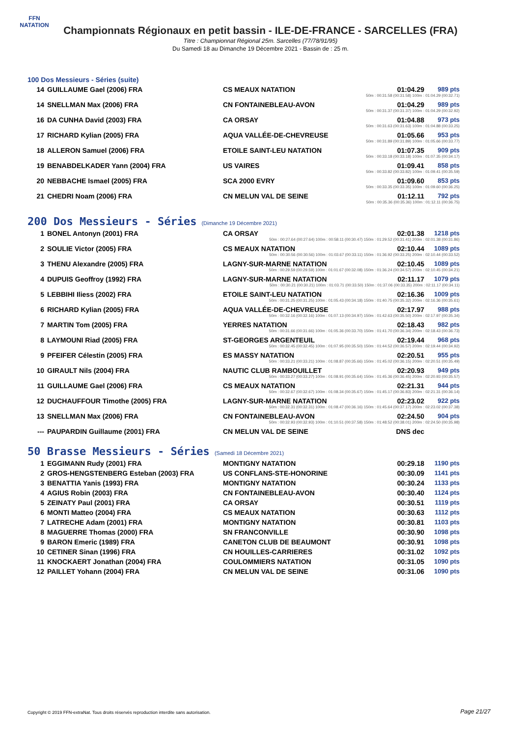FFN
NATATION
Championnats Régionaux en petit bassin - ILE-DE-FRANCE - SARCELLES (FRA)
Titre : Championnat Régional 25m. Sarcelles (77/78/91/95)
Du Samedi 18 au Dimanche 19 Décembre 2021 - Bassin de : 25 m.
100 Dos Messieurs - Séries (suite)
| 14 | GUILLAUME Gael (2006) FRA | CS MEAUX NATATION | 01:04.29 | 989 pts |
| 50m : 00:31.58 (00:31.58) 100m : 01:04.29 (00:32.71) | | | | |
| 14 | SNELLMAN Max (2006) FRA | CN FONTAINEBLEAU-AVON | 01:04.29 | 989 pts |
| 50m : 00:31.37 (00:31.37) 100m : 01:04.29 (00:32.92) | | | | |
| 16 | DA CUNHA David (2003) FRA | CA ORSAY | 01:04.88 | 973 pts |
| 50m : 00:31.63 (00:31.63) 100m : 01:04.88 (00:33.25) | | | | |
| 17 | RICHARD Kylian (2005) FRA | AQUA VALLÉE-DE-CHEVREUSE | 01:05.66 | 953 pts |
| 50m : 00:31.89 (00:31.89) 100m : 01:05.66 (00:33.77) | | | | |
| 18 | ALLERON Samuel (2006) FRA | ETOILE SAINT-LEU NATATION | 01:07.35 | 909 pts |
| 50m : 00:33.18 (00:33.18) 100m : 01:07.35 (00:34.17) | | | | |
| 19 | BENABDELKADER Yann (2004) FRA | US VAIRES | 01:09.41 | 858 pts |
| 50m : 00:33.82 (00:33.82) 100m : 01:09.41 (00:35.59) | | | | |
| 20 | NEBBACHE Ismael (2005) FRA | SCA 2000 EVRY | 01:09.60 | 853 pts |
| 50m : 00:33.35 (00:33.35) 100m : 01:09.60 (00:36.25) | | | | |
| 21 | CHEDRI Noam (2006) FRA | CN MELUN VAL DE SEINE | 01:12.11 | 792 pts |
| 50m : 00:35.36 (00:35.36) 100m : 01:12.11 (00:36.75) | | | | |
200 Dos Messieurs - Séries (Dimanche 19 Décembre 2021)
| 1 | BONEL Antonyn (2001) FRA | CA ORSAY | 02:01.38 | 1218 pts |
| 50m : 00:27.64 (00:27.64) 100m : 00:58.11 (00:30.47) 150m : 01:29.52 (00:31.41) 200m : 02:01.38 (00:31.86) | | | | |
| 2 | SOULIE Victor (2005) FRA | CS MEAUX NATATION | 02:10.44 | 1089 pts |
| 50m : 00:30.56 (00:30.56) 100m : 01:03.67 (00:33.11) 150m : 01:36.92 (00:33.25) 200m : 02:10.44 (00:33.52) | | | | |
| 3 | THENU Alexandre (2005) FRA | LAGNY-SUR-MARNE NATATION | 02:10.45 | 1089 pts |
| 50m : 00:29.59 (00:29.59) 100m : 01:01.67 (00:32.08) 150m : 01:36.24 (00:34.57) 200m : 02:10.45 (00:34.21) | | | | |
| 4 | DUPUIS Geoffroy (1992) FRA | LAGNY-SUR-MARNE NATATION | 02:11.17 | 1079 pts |
| 50m : 00:30.21 (00:30.21) 100m : 01:03.71 (00:33.50) 150m : 01:37.06 (00:33.35) 200m : 02:11.17 (00:34.11) | | | | |
| 5 | LEBBIHI Iliess (2002) FRA | ETOILE SAINT-LEU NATATION | 02:16.36 | 1009 pts |
| 50m : 00:31.25 (00:31.25) 100m : 01:05.43 (00:34.18) 150m : 01:40.75 (00:35.32) 200m : 02:16.36 (00:35.61) | | | | |
| 6 | RICHARD Kylian (2005) FRA | AQUA VALLÉE-DE-CHEVREUSE | 02:17.97 | 988 pts |
| 50m : 00:32.16 (00:32.16) 100m : 01:07.13 (00:34.97) 150m : 01:42.63 (00:35.50) 200m : 02:17.97 (00:35.34) | | | | |
| 7 | MARTIN Tom (2005) FRA | YERRES NATATION | 02:18.43 | 982 pts |
| 50m : 00:31.66 (00:31.66) 100m : 01:05.36 (00:33.70) 150m : 01:41.70 (00:36.34) 200m : 02:18.43 (00:36.73) | | | | |
| 8 | LAYMOUNI Riad (2005) FRA | ST-GEORGES ARGENTEUIL | 02:19.44 | 968 pts |
| 50m : 00:32.45 (00:32.45) 100m : 01:07.95 (00:35.50) 150m : 01:44.52 (00:36.57) 200m : 02:19.44 (00:34.92) | | | | |
| 9 | PFEIFER Célestin (2005) FRA | ES MASSY NATATION | 02:20.51 | 955 pts |
| 50m : 00:33.21 (00:33.21) 100m : 01:08.87 (00:35.66) 150m : 01:45.02 (00:36.15) 200m : 02:20.51 (00:35.49) | | | | |
| 10 | GIRAULT Nils (2004) FRA | NAUTIC CLUB RAMBOUILLET | 02:20.93 | 949 pts |
| 50m : 00:33.27 (00:33.27) 100m : 01:08.91 (00:35.64) 150m : 01:45.36 (00:36.45) 200m : 02:20.93 (00:35.57) | | | | |
| 11 | GUILLAUME Gael (2006) FRA | CS MEAUX NATATION | 02:21.31 | 944 pts |
| 50m : 00:32.67 (00:32.67) 100m : 01:08.34 (00:35.67) 150m : 01:45.17 (00:36.83) 200m : 02:21.31 (00:36.14) | | | | |
| 12 | DUCHAUFFOUR Timothe (2005) FRA | LAGNY-SUR-MARNE NATATION | 02:23.02 | 922 pts |
| 50m : 00:32.31 (00:32.31) 100m : 01:08.47 (00:36.16) 150m : 01:45.64 (00:37.17) 200m : 02:23.02 (00:37.38) | | | | |
| 13 | SNELLMAN Max (2006) FRA | CN FONTAINEBLEAU-AVON | 02:24.50 | 904 pts |
| 50m : 00:32.93 (00:32.93) 100m : 01:10.51 (00:37.58) 150m : 01:48.52 (00:38.01) 200m : 02:24.50 (00:35.98) | | | | |
| --- | PAUPARDIN Guillaume (2001) FRA | CN MELUN VAL DE SEINE | DNS dec | |
50 Brasse Messieurs - Séries (Samedi 18 Décembre 2021)
| 1 | EGGIMANN Rudy (2001) FRA | MONTIGNY NATATION | 00:29.18 | 1190 pts |
| 2 | GROS-HENGSTENBERG Esteban (2003) FRA | US CONFLANS-STE-HONORINE | 00:30.09 | 1141 pts |
| 3 | BENATTIA Yanis (1993) FRA | MONTIGNY NATATION | 00:30.24 | 1133 pts |
| 4 | AGIUS Robin (2003) FRA | CN FONTAINEBLEAU-AVON | 00:30.40 | 1124 pts |
| 5 | ZEINATY Paul (2001) FRA | CA ORSAY | 00:30.51 | 1119 pts |
| 6 | MONTI Matteo (2004) FRA | CS MEAUX NATATION | 00:30.63 | 1112 pts |
| 7 | LATRECHE Adam (2001) FRA | MONTIGNY NATATION | 00:30.81 | 1103 pts |
| 8 | MAGUERRE Thomas (2000) FRA | SN FRANCONVILLE | 00:30.90 | 1098 pts |
| 9 | BARON Emeric (1989) FRA | CANETON CLUB DE BEAUMONT | 00:30.91 | 1098 pts |
| 10 | CETINER Sinan (1996) FRA | CN HOUILLES-CARRIERES | 00:31.02 | 1092 pts |
| 11 | KNOCKAERT Jonathan (2004) FRA | COULOMMIERS NATATION | 00:31.05 | 1090 pts |
| 12 | PAILLET Yohann (2004) FRA | CN MELUN VAL DE SEINE | 00:31.06 | 1090 pts |
Copyright © 2019 FFN-extraNat. Tous droits réservés reproduction interdite sans autorisation.
Page 21/27